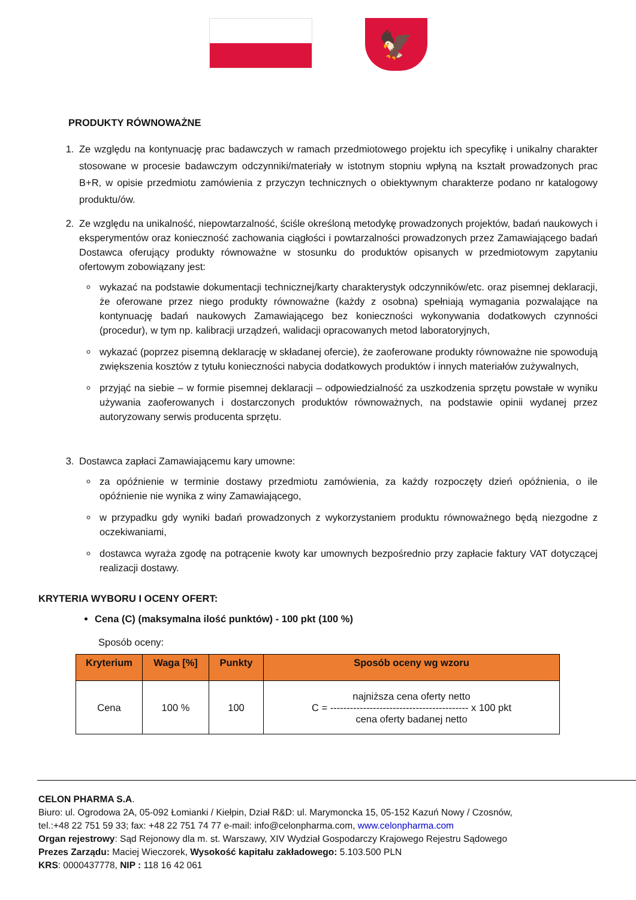🦅
PRODUKTY RÓWNOWAŻNE
1. Ze względu na kontynuację prac badawczych w ramach przedmiotowego projektu ich specyfikę i unikalny charakter stosowane w procesie badawczym odczynniki/materiały w istotnym stopniu wpłyną na kształt prowadzonych prac B+R, w opisie przedmiotu zamówienia z przyczyn technicznych o obiektywnym charakterze podano nr katalogowy produktu/ów.
2. Ze względu na unikalność, niepowtarzalność, ściśle określoną metodykę prowadzonych projektów, badań naukowych i eksperymentów oraz konieczność zachowania ciągłości i powtarzalności prowadzonych przez Zamawiającego badań Dostawca oferujący produkty równoważne w stosunku do produktów opisanych w przedmiotowym zapytaniu ofertowym zobowiązany jest:
wykazać na podstawie dokumentacji technicznej/karty charakterystyk odczynników/etc. oraz pisemnej deklaracji, że oferowane przez niego produkty równoważne (każdy z osobna) spełniają wymagania pozwalające na kontynuację badań naukowych Zamawiającego bez konieczności wykonywania dodatkowych czynności (procedur), w tym np. kalibracji urządzeń, walidacji opracowanych metod laboratoryjnych,
wykazać (poprzez pisemną deklarację w składanej ofercie), że zaoferowane produkty równoważne nie spowodują zwiększenia kosztów z tytułu konieczności nabycia dodatkowych produktów i innych materiałów zużywalnych,
przyjąć na siebie – w formie pisemnej deklaracji – odpowiedzialność za uszkodzenia sprzętu powstałe w wyniku używania zaoferowanych i dostarczonych produktów równoważnych, na podstawie opinii wydanej przez autoryzowany serwis producenta sprzętu.
3. Dostawca zapłaci Zamawiającemu kary umowne:
za opóźnienie w terminie dostawy przedmiotu zamówienia, za każdy rozpoczęty dzień opóźnienia, o ile opóźnienie nie wynika z winy Zamawiającego,
w przypadku gdy wyniki badań prowadzonych z wykorzystaniem produktu równoważnego będą niezgodne z oczekiwaniami,
dostawca wyraża zgodę na potrącenie kwoty kar umownych bezpośrednio przy zapłacie faktury VAT dotyczącej realizacji dostawy.
KRYTERIA WYBORU I OCENY OFERT:
Cena (C) (maksymalna ilość punktów) - 100 pkt (100 %)
Sposób oceny:
| Kryterium | Waga [%] | Punkty | Sposób oceny wg wzoru |
| --- | --- | --- | --- |
| Cena | 100 % | 100 | najniższa cena oferty netto C = ------------------------------------------ x 100 pkt cena oferty badanej netto |
CELON PHARMA S.A.
Biuro: ul. Ogrodowa 2A, 05-092 Łomianki / Kiełpin, Dział R&D: ul. Marymoncka 15, 05-152 Kazuń Nowy / Czosnów,
tel.:+48 22 751 59 33; fax: +48 22 751 74 77 e-mail: info@celonpharma.com, www.celonpharma.com
Organ rejestrowy: Sąd Rejonowy dla m. st. Warszawy, XIV Wydział Gospodarczy Krajowego Rejestru Sądowego
Prezes Zarządu: Maciej Wieczorek, Wysokość kapitału zakładowego: 5.103.500 PLN
KRS: 0000437778, NIP : 118 16 42 061